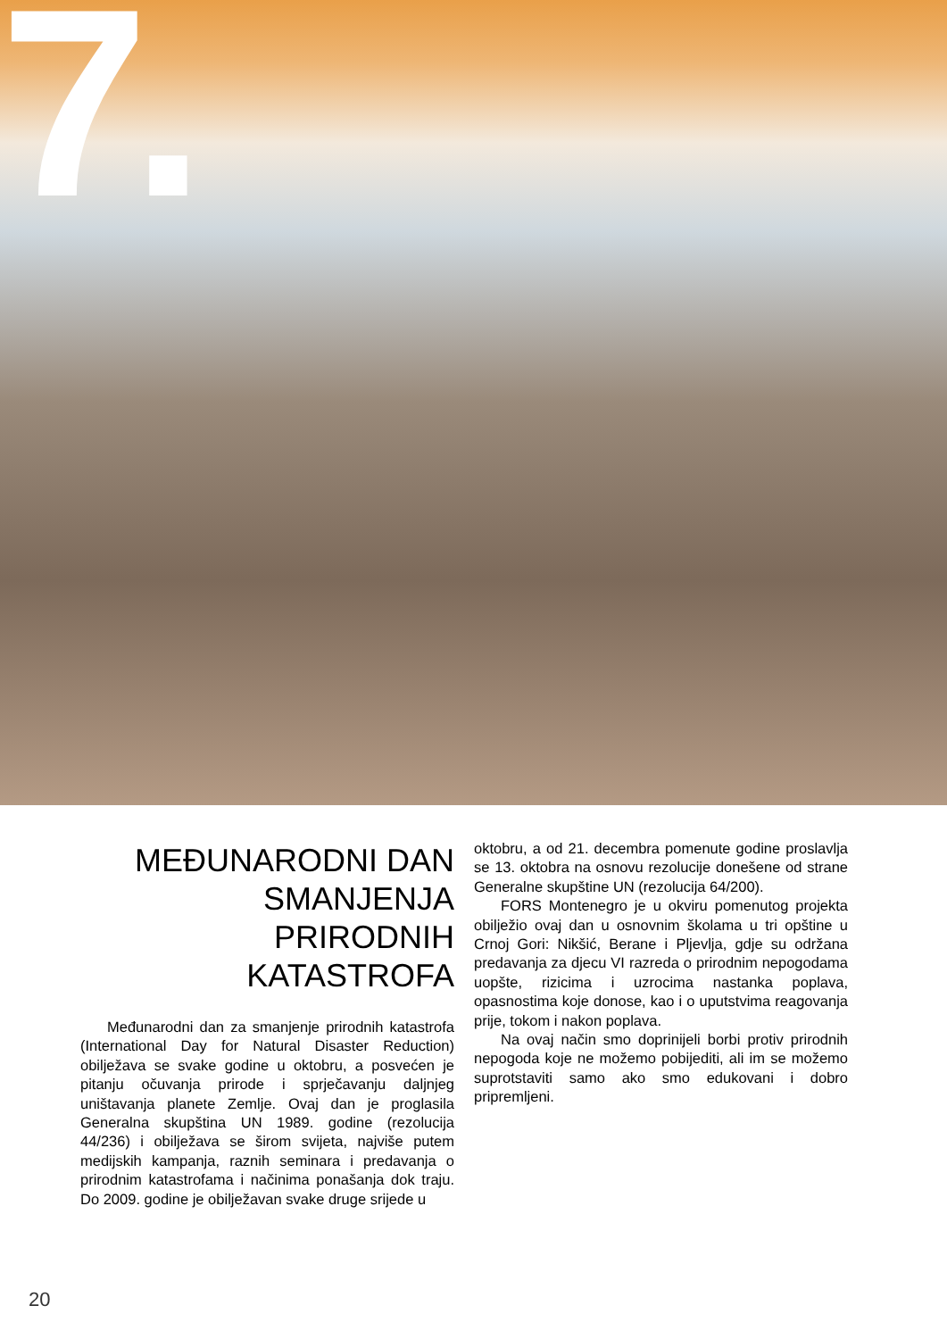7.
MEĐUNARODNI DAN SMANJENJA PRIRODNIH KATASTROFA
Međunarodni dan za smanjenje prirodnih katastrofa (International Day for Natural Disaster Reduction) obilježava se svake godine u oktobru, a posvećen je pitanju očuvanja prirode i sprječavanju daljnjeg uništavanja planete Zemlje. Ovaj dan je proglasila Generalna skupština UN 1989. godine (rezolucija 44/236) i obilježava se širom svijeta, najviše putem medijskih kampanja, raznih seminara i predavanja o prirodnim katastrofama i načinima ponašanja dok traju. Do 2009. godine je obilježavan svake druge srijede u
oktobru, a od 21. decembra pomenute godine proslavlja se 13. oktobra na osnovu rezolucije donešene od strane Generalne skupštine UN (rezolucija 64/200).
FORS Montenegro je u okviru pomenutog projekta obilježio ovaj dan u osnovnim školama u tri opštine u Crnoj Gori: Nikšić, Berane i Pljevlja, gdje su održana predavanja za djecu VI razreda o prirodnim nepogodama uopšte, rizicima i uzrocima nastanka poplava, opasnostima koje donose, kao i o uputstvima reagovanja prije, tokom i nakon poplava.
Na ovaj način smo doprinijeli borbi protiv prirodnih nepogoda koje ne možemo pobijediti, ali im se možemo suprotstaviti samo ako smo edukovani i dobro pripremljeni.
20